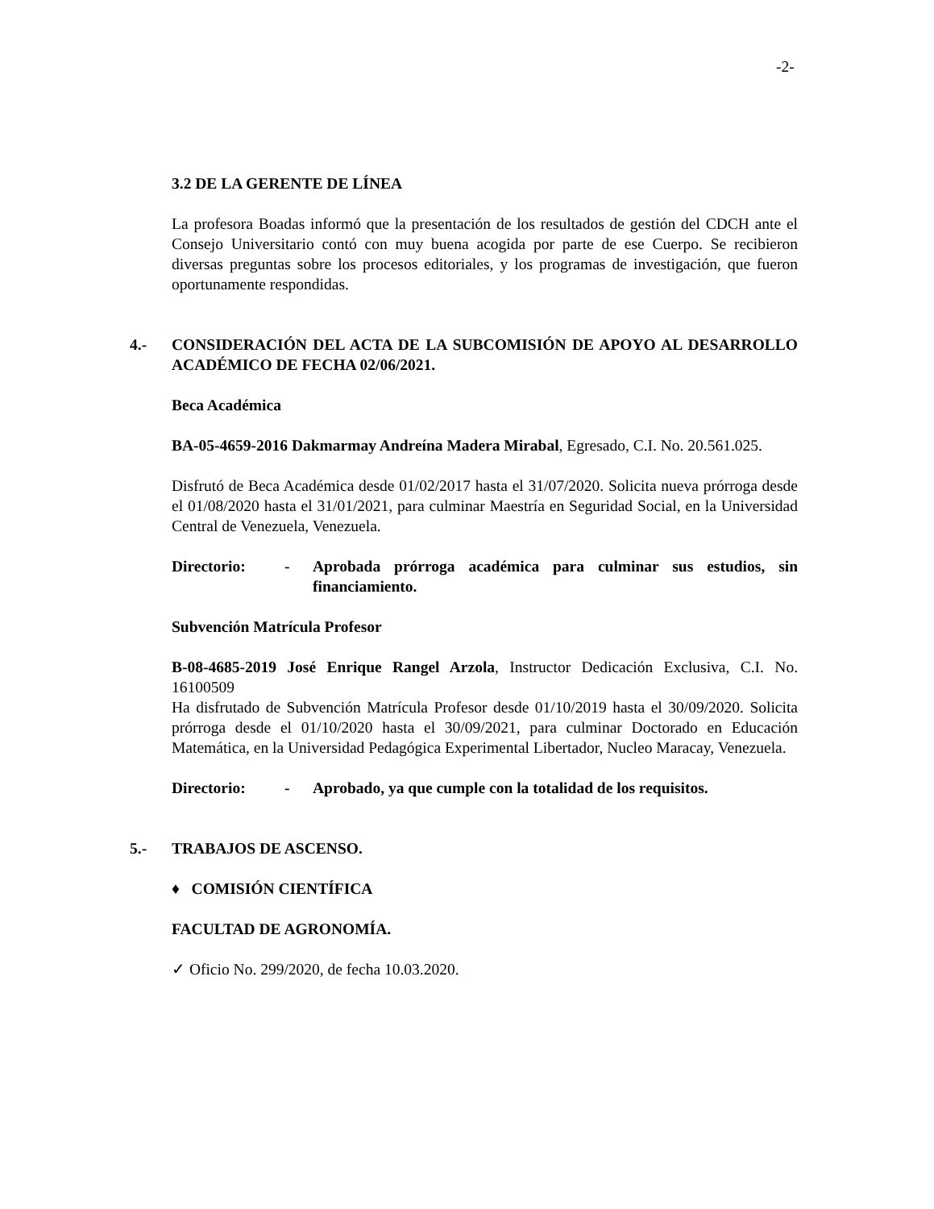-2-
3.2 DE LA GERENTE DE LÍNEA
La profesora Boadas informó que la presentación de los resultados de gestión del CDCH ante el Consejo Universitario contó con muy buena acogida por parte de ese Cuerpo. Se recibieron diversas preguntas sobre los procesos editoriales, y los programas de investigación, que fueron oportunamente respondidas.
4.- CONSIDERACIÓN DEL ACTA DE LA SUBCOMISIÓN DE APOYO AL DESARROLLO ACADÉMICO DE FECHA 02/06/2021.
Beca Académica
BA-05-4659-2016 Dakmarmay Andreína Madera Mirabal, Egresado, C.I. No. 20.561.025.
Disfrutó de Beca Académica desde 01/02/2017 hasta el 31/07/2020. Solicita nueva prórroga desde el 01/08/2020 hasta el 31/01/2021, para culminar Maestría en Seguridad Social, en la Universidad Central de Venezuela, Venezuela.
Directorio: - Aprobada prórroga académica para culminar sus estudios, sin financiamiento.
Subvención Matrícula Profesor
B-08-4685-2019 José Enrique Rangel Arzola, Instructor Dedicación Exclusiva, C.I. No. 16100509
Ha disfrutado de Subvención Matrícula Profesor desde 01/10/2019 hasta el 30/09/2020. Solicita prórroga desde el 01/10/2020 hasta el 30/09/2021, para culminar Doctorado en Educación Matemática, en la Universidad Pedagógica Experimental Libertador, Nucleo Maracay, Venezuela.
Directorio: - Aprobado, ya que cumple con la totalidad de los requisitos.
5.- TRABAJOS DE ASCENSO.
♦ COMISIÓN CIENTÍFICA
FACULTAD DE AGRONOMÍA.
✓ Oficio No. 299/2020, de fecha 10.03.2020.